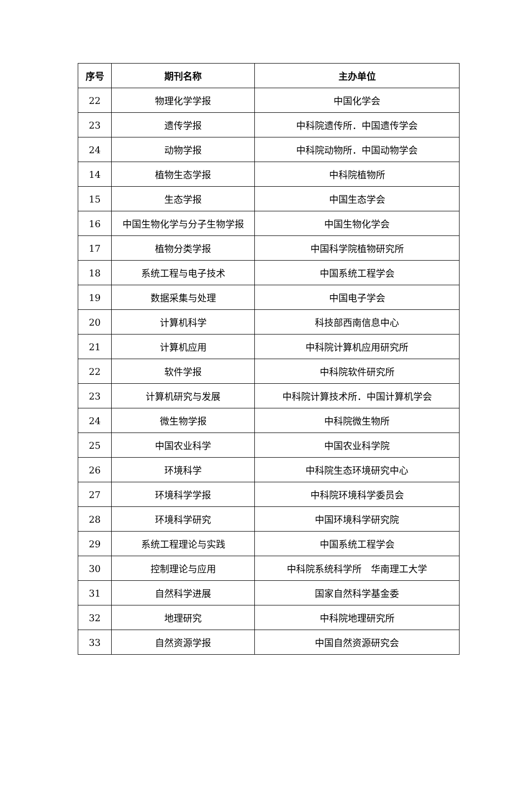| 序号 | 期刊名称 | 主办单位 |
| --- | --- | --- |
| 22 | 物理化学学报 | 中国化学会 |
| 23 | 遗传学报 | 中科院遗传所．中国遗传学会 |
| 24 | 动物学报 | 中科院动物所．中国动物学会 |
| 14 | 植物生态学报 | 中科院植物所 |
| 15 | 生态学报 | 中国生态学会 |
| 16 | 中国生物化学与分子生物学报 | 中国生物化学会 |
| 17 | 植物分类学报 | 中国科学院植物研究所 |
| 18 | 系统工程与电子技术 | 中国系统工程学会 |
| 19 | 数据采集与处理 | 中国电子学会 |
| 20 | 计算机科学 | 科技部西南信息中心 |
| 21 | 计算机应用 | 中科院计算机应用研究所 |
| 22 | 软件学报 | 中科院软件研究所 |
| 23 | 计算机研究与发展 | 中科院计算技术所．中国计算机学会 |
| 24 | 微生物学报 | 中科院微生物所 |
| 25 | 中国农业科学 | 中国农业科学院 |
| 26 | 环境科学 | 中科院生态环境研究中心 |
| 27 | 环境科学学报 | 中科院环境科学委员会 |
| 28 | 环境科学研究 | 中国环境科学研究院 |
| 29 | 系统工程理论与实践 | 中国系统工程学会 |
| 30 | 控制理论与应用 | 中科院系统科学所 华南理工大学 |
| 31 | 自然科学进展 | 国家自然科学基金委 |
| 32 | 地理研究 | 中科院地理研究所 |
| 33 | 自然资源学报 | 中国自然资源研究会 |